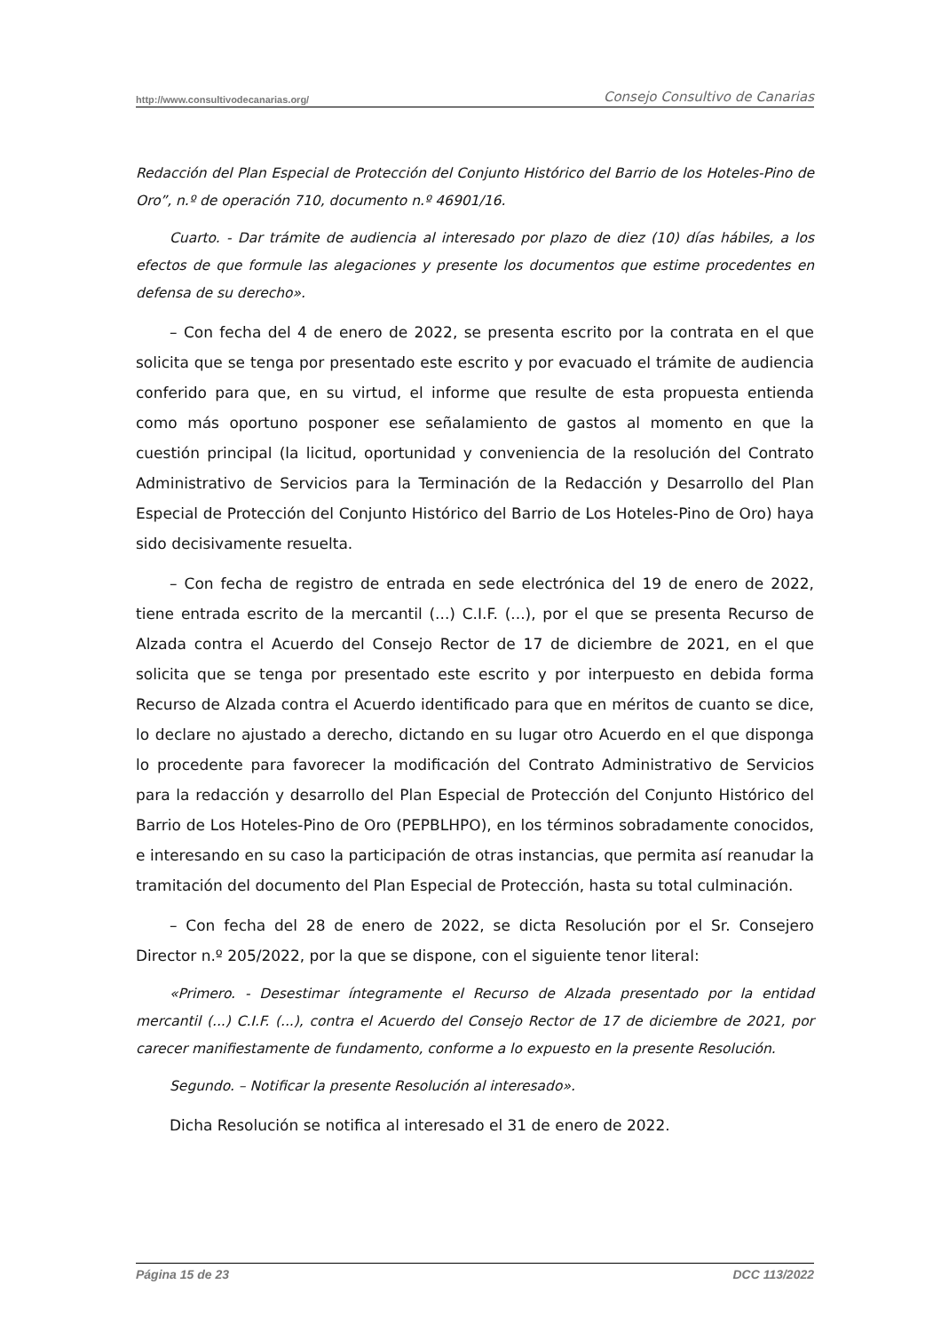http://www.consultivodecanarias.org/ Consejo Consultivo de Canarias
Redacción del Plan Especial de Protección del Conjunto Histórico del Barrio de los Hoteles-Pino de Oro”, n.º de operación 710, documento n.º 46901/16.
Cuarto. - Dar trámite de audiencia al interesado por plazo de diez (10) días hábiles, a los efectos de que formule las alegaciones y presente los documentos que estime procedentes en defensa de su derecho».
– Con fecha del 4 de enero de 2022, se presenta escrito por la contrata en el que solicita que se tenga por presentado este escrito y por evacuado el trámite de audiencia conferido para que, en su virtud, el informe que resulte de esta propuesta entienda como más oportuno posponer ese señalamiento de gastos al momento en que la cuestión principal (la licitud, oportunidad y conveniencia de la resolución del Contrato Administrativo de Servicios para la Terminación de la Redacción y Desarrollo del Plan Especial de Protección del Conjunto Histórico del Barrio de Los Hoteles-Pino de Oro) haya sido decisivamente resuelta.
– Con fecha de registro de entrada en sede electrónica del 19 de enero de 2022, tiene entrada escrito de la mercantil (...) C.I.F. (...), por el que se presenta Recurso de Alzada contra el Acuerdo del Consejo Rector de 17 de diciembre de 2021, en el que solicita que se tenga por presentado este escrito y por interpuesto en debida forma Recurso de Alzada contra el Acuerdo identificado para que en méritos de cuanto se dice, lo declare no ajustado a derecho, dictando en su lugar otro Acuerdo en el que disponga lo procedente para favorecer la modificación del Contrato Administrativo de Servicios para la redacción y desarrollo del Plan Especial de Protección del Conjunto Histórico del Barrio de Los Hoteles-Pino de Oro (PEPBLHPO), en los términos sobradamente conocidos, e interesando en su caso la participación de otras instancias, que permita así reanudar la tramitación del documento del Plan Especial de Protección, hasta su total culminación.
– Con fecha del 28 de enero de 2022, se dicta Resolución por el Sr. Consejero Director n.º 205/2022, por la que se dispone, con el siguiente tenor literal:
«Primero. - Desestimar íntegramente el Recurso de Alzada presentado por la entidad mercantil (...) C.I.F. (...), contra el Acuerdo del Consejo Rector de 17 de diciembre de 2021, por carecer manifiestamente de fundamento, conforme a lo expuesto en la presente Resolución.
Segundo. – Notificar la presente Resolución al interesado».
Dicha Resolución se notifica al interesado el 31 de enero de 2022.
Página 15 de 23 DCC 113/2022